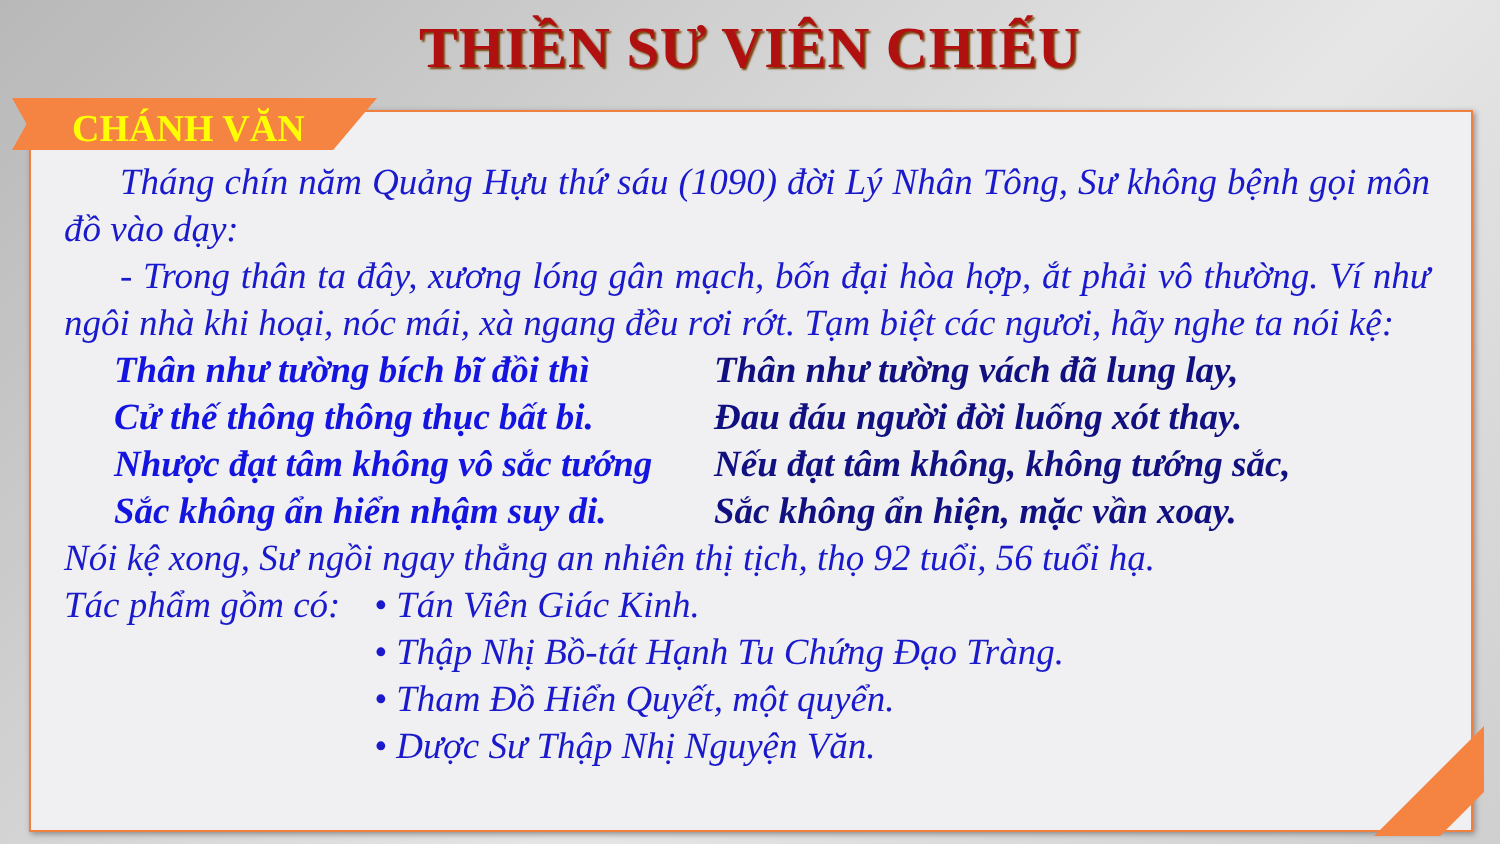THIỀN SƯ VIÊN CHIẾU
CHÁNH VĂN
Tháng chín năm Quảng Hựu thứ sáu (1090) đời Lý Nhân Tông, Sư không bệnh gọi môn đồ vào dạy:
- Trong thân ta đây, xương lóng gân mạch, bốn đại hòa hợp, ắt phải vô thường. Ví như ngôi nhà khi hoại, nóc mái, xà ngang đều rơi rớt. Tạm biệt các ngươi, hãy nghe ta nói kệ:
Thân như tường bích bĩ đồi thì
Cử thế thông thông thục bất bi.
Nhược đạt tâm không vô sắc tướng
Sắc không ẩn hiển nhậm suy di.
Thân như tường vách đã lung lay,
Đau đáu người đời luống xót thay.
Nếu đạt tâm không, không tướng sắc,
Sắc không ẩn hiện, mặc vần xoay.
Nói kệ xong, Sư ngồi ngay thẳng an nhiên thị tịch, thọ 92 tuổi, 56 tuổi hạ.
Tác phẩm gồm có:
• Tán Viên Giác Kinh.
• Thập Nhị Bồ-tát Hạnh Tu Chứng Đạo Tràng.
• Tham Đồ Hiển Quyết, một quyển.
• Dược Sư Thập Nhị Nguyện Văn.